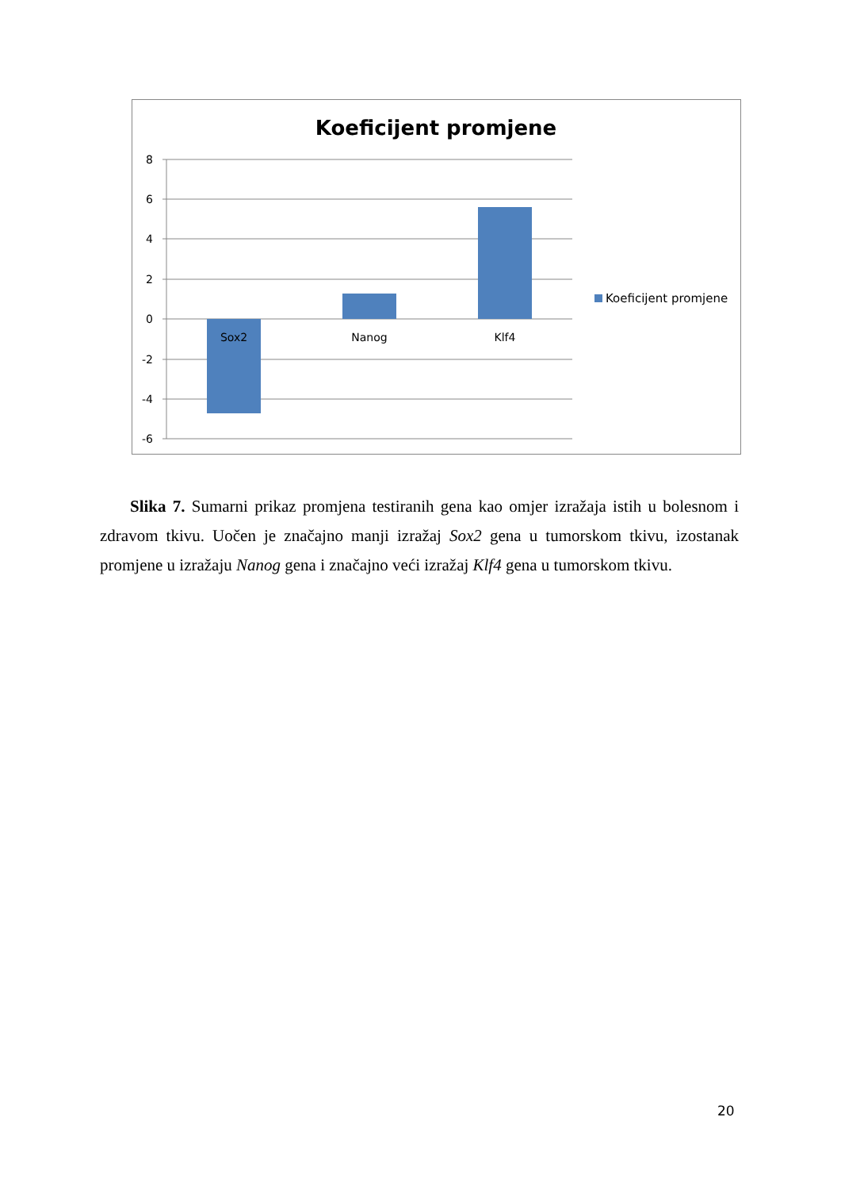Koeficijent promjene
8
6
4
2
0
-2
-4
-6
Sox2
Nanog
Klf4
Koeficijent promjene
Slika 7. Sumarni prikaz promjena testiranih gena kao omjer izražaja istih u bolesnom i zdravom tkivu. Uočen je značajno manji izražaj Sox2 gena u tumorskom tkivu, izostanak promjene u izražaju Nanog gena i značajno veći izražaj Klf4 gena u tumorskom tkivu.
20